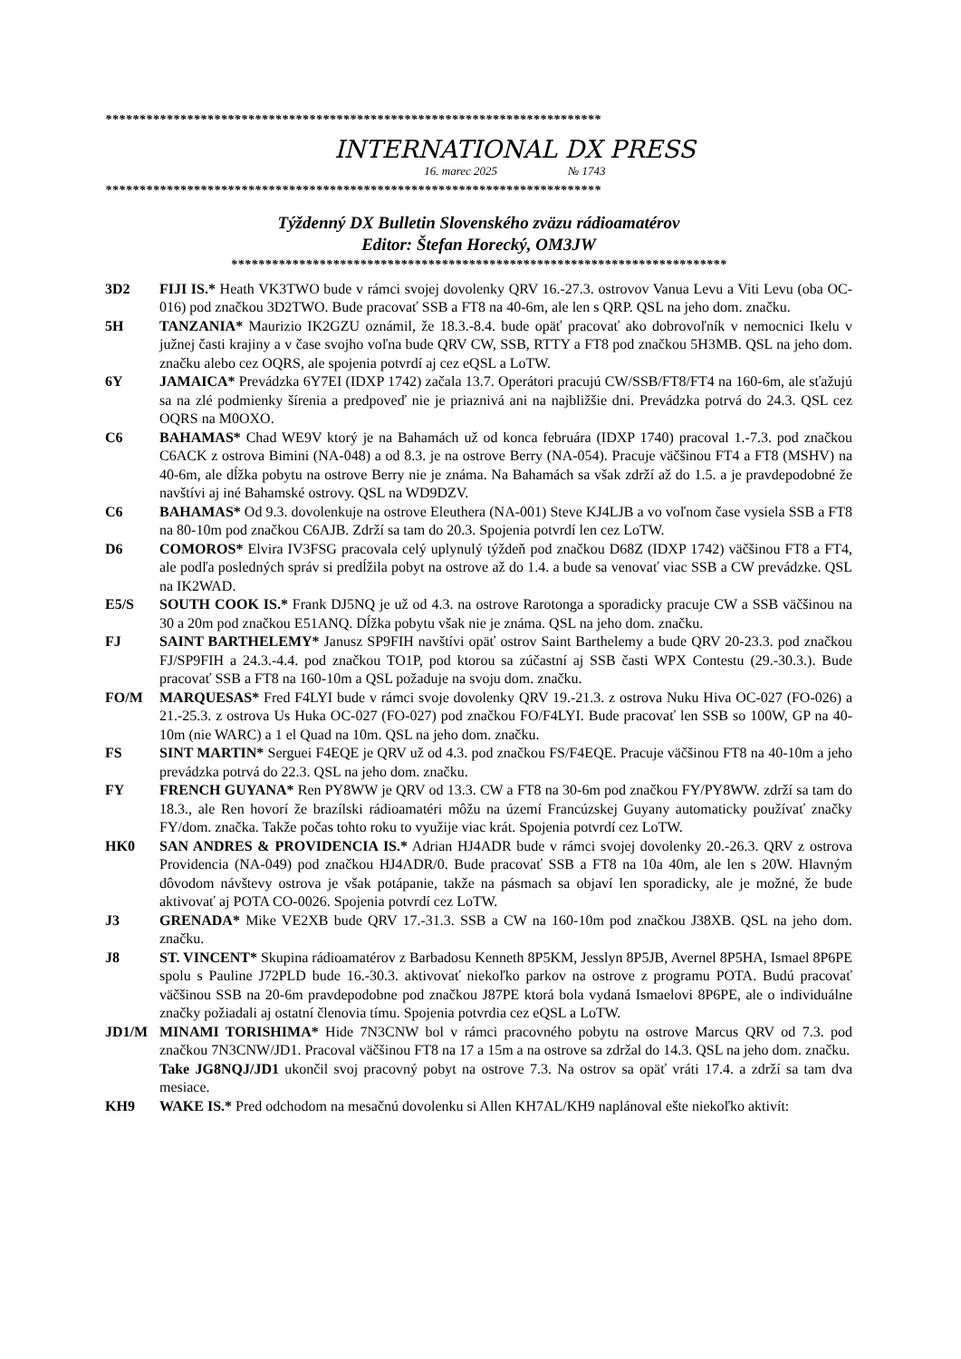*************************************************************************
INTERNATIONAL DX PRESS
16. marec 2025 № 1743
*************************************************************************
Týždenný DX Bulletin Slovenského zväzu rádioamatérov
Editor: Štefan Horecký, OM3JW
*************************************************************************
3D2 FIJI IS.* Heath VK3TWO bude v rámci svojej dovolenky QRV 16.-27.3. ostrovov Vanua Levu a Viti Levu (oba OC-016) pod značkou 3D2TWO. Bude pracovať SSB a FT8 na 40-6m, ale len s QRP. QSL na jeho dom. značku.
5H TANZANIA* Maurizio IK2GZU oznámil, že 18.3.-8.4. bude opäť pracovať ako dobrovoľník v nemocnici Ikelu v južnej časti krajiny a v čase svojho voľna bude QRV CW, SSB, RTTY a FT8 pod značkou 5H3MB. QSL na jeho dom. značku alebo cez OQRS, ale spojenia potvrdí aj cez eQSL a LoTW.
6Y JAMAICA* Prevádzka 6Y7EI (IDXP 1742) začala 13.7. Operátori pracujú CW/SSB/FT8/FT4 na 160-6m, ale sťažujú sa na zlé podmienky šírenia a predpoveď nie je priaznivá ani na najbližšie dni. Prevádzka potrvá do 24.3. QSL cez OQRS na M0OXO.
C6 BAHAMAS* Chad WE9V ktorý je na Bahamách už od konca februára (IDXP 1740) pracoval 1.-7.3. pod značkou C6ACK z ostrova Bimini (NA-048) a od 8.3. je na ostrove Berry (NA-054). Pracuje väčšinou FT4 a FT8 (MSHV) na 40-6m, ale dĺžka pobytu na ostrove Berry nie je známa. Na Bahamách sa však zdrží až do 1.5. a je pravdepodobné že navštívi aj iné Bahamské ostrovy. QSL na WD9DZV.
C6 BAHAMAS* Od 9.3. dovolenkuje na ostrove Eleuthera (NA-001) Steve KJ4LJB a vo voľnom čase vysiela SSB a FT8 na 80-10m pod značkou C6AJB. Zdrží sa tam do 20.3. Spojenia potvrdí len cez LoTW.
D6 COMOROS* Elvira IV3FSG pracovala celý uplynulý týždeň pod značkou D68Z (IDXP 1742) väčšinou FT8 a FT4, ale podľa posledných správ si predĺžila pobyt na ostrove až do 1.4. a bude sa venovať viac SSB a CW prevádzke. QSL na IK2WAD.
E5/S SOUTH COOK IS.* Frank DJ5NQ je už od 4.3. na ostrove Rarotonga a sporadicky pracuje CW a SSB väčšinou na 30 a 20m pod značkou E51ANQ. Dĺžka pobytu však nie je známa. QSL na jeho dom. značku.
FJ SAINT BARTHELEMY* Janusz SP9FIH navštívi opäť ostrov Saint Barthelemy a bude QRV 20-23.3. pod značkou FJ/SP9FIH a 24.3.-4.4. pod značkou TO1P, pod ktorou sa zúčastní aj SSB časti WPX Contestu (29.-30.3.). Bude pracovať SSB a FT8 na 160-10m a QSL požaduje na svoju dom. značku.
FO/M MARQUESAS* Fred F4LYI bude v rámci svoje dovolenky QRV 19.-21.3. z ostrova Nuku Hiva OC-027 (FO-026) a 21.-25.3. z ostrova Us Huka OC-027 (FO-027) pod značkou FO/F4LYI. Bude pracovať len SSB so 100W, GP na 40-10m (nie WARC) a 1 el Quad na 10m. QSL na jeho dom. značku.
FS SINT MARTIN* Serguei F4EQE je QRV už od 4.3. pod značkou FS/F4EQE. Pracuje väčšinou FT8 na 40-10m a jeho prevádzka potrvá do 22.3. QSL na jeho dom. značku.
FY FRENCH GUYANA* Ren PY8WW je QRV od 13.3. CW a FT8 na 30-6m pod značkou FY/PY8WW. zdrží sa tam do 18.3., ale Ren hovorí že brazílski rádioamatéri môžu na území Francúzskej Guyany automaticky používať značky FY/dom. značka. Takže počas tohto roku to využije viac krát. Spojenia potvrdí cez LoTW.
HK0 SAN ANDRES & PROVIDENCIA IS.* Adrian HJ4ADR bude v rámci svojej dovolenky 20.-26.3. QRV z ostrova Providencia (NA-049) pod značkou HJ4ADR/0. Bude pracovať SSB a FT8 na 10a 40m, ale len s 20W. Hlavným dôvodom návštevy ostrova je však potápanie, takže na pásmach sa objaví len sporadicky, ale je možné, že bude aktivovať aj POTA CO-0026. Spojenia potvrdí cez LoTW.
J3 GRENADA* Mike VE2XB bude QRV 17.-31.3. SSB a CW na 160-10m pod značkou J38XB. QSL na jeho dom. značku.
J8 ST. VINCENT* Skupina rádioamatérov z Barbadosu Kenneth 8P5KM, Jesslyn 8P5JB, Avernel 8P5HA, Ismael 8P6PE spolu s Pauline J72PLD bude 16.-30.3. aktivovať niekoľko parkov na ostrove z programu POTA. Budú pracovať väčšinou SSB na 20-6m pravdepodobne pod značkou J87PE ktorá bola vydaná Ismaelovi 8P6PE, ale o individuálne značky požiadali aj ostatní členovia tímu. Spojenia potvrdia cez eQSL a LoTW.
JD1/M MINAMI TORISHIMA* Hide 7N3CNW bol v rámci pracovného pobytu na ostrove Marcus QRV od 7.3. pod značkou 7N3CNW/JD1. Pracoval väčšinou FT8 na 17 a 15m a na ostrove sa zdržal do 14.3. QSL na jeho dom. značku.
Take JG8NQJ/JD1 ukončil svoj pracovný pobyt na ostrove 7.3. Na ostrov sa opäť vráti 17.4. a zdrží sa tam dva mesiace.
KH9 WAKE IS.* Pred odchodom na mesačnú dovolenku si Allen KH7AL/KH9 naplánoval ešte niekoľko aktivít: